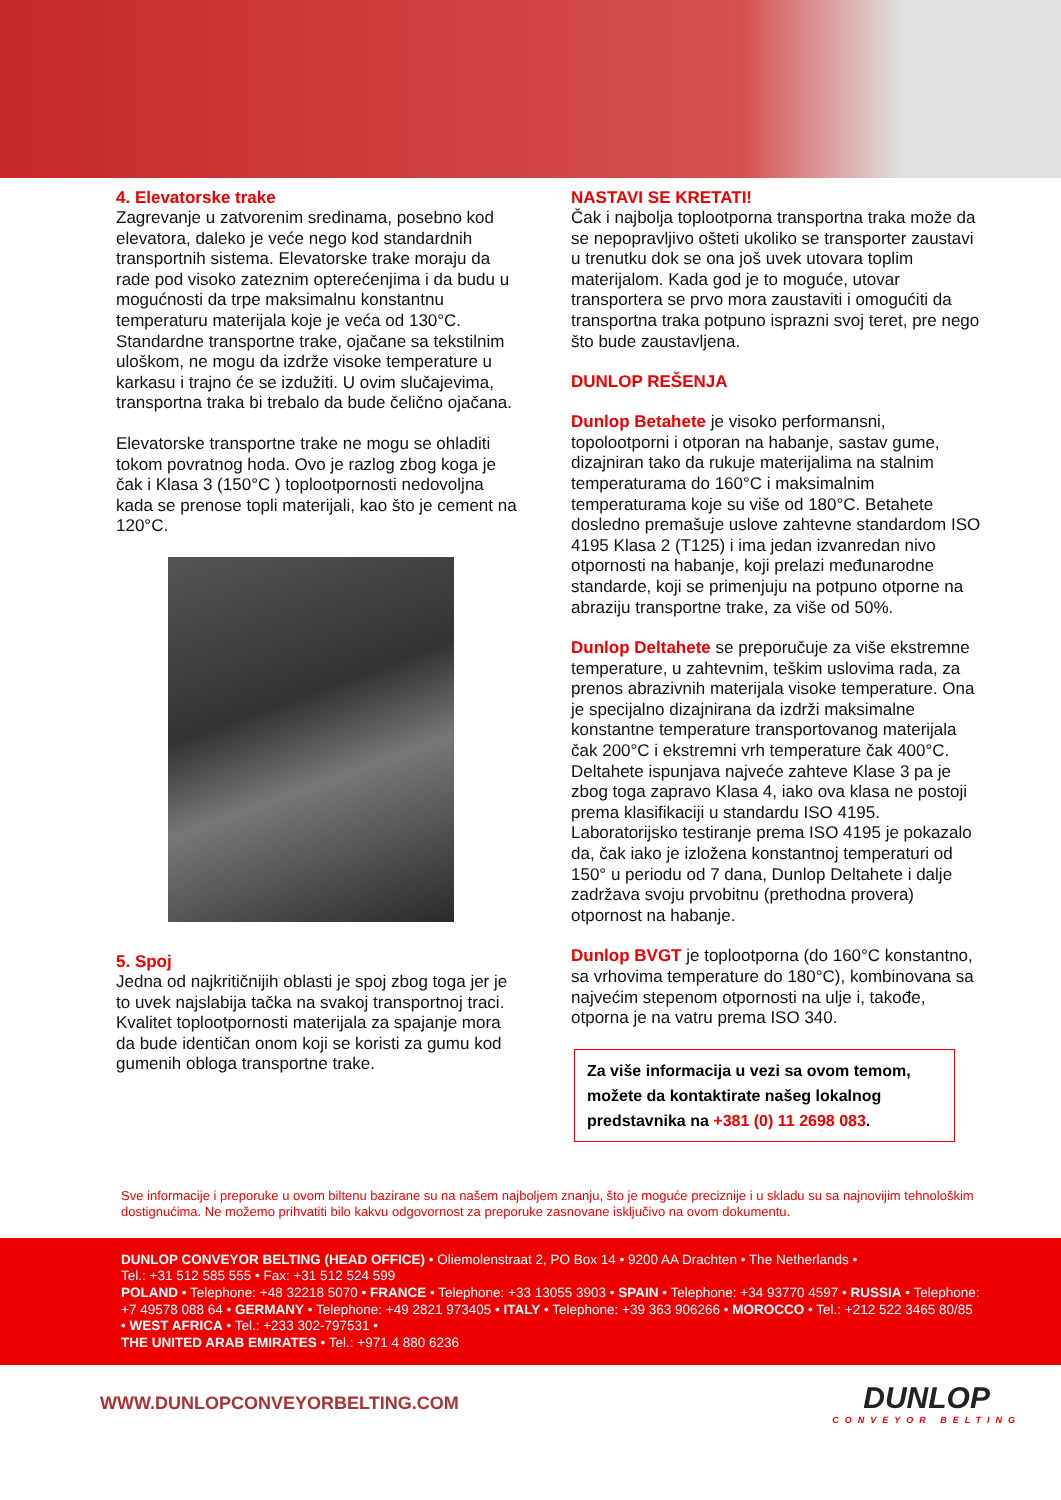4. Elevatorske trake
Zagrevanje u zatvorenim sredinama, posebno kod elevatora, daleko je veće nego kod standardnih transportnih sistema. Elevatorske trake moraju da rade pod visoko zateznim opterećenjima i da budu u mogućnosti da trpe maksimalnu konstantnu temperaturu materijala koje je veća od 130°C. Standardne transportne trake, ojačane sa tekstilnim uloškom, ne mogu da izdrže visoke temperature u karkasu i trajno će se izdužiti. U ovim slučajevima, transportna traka bi trebalo da bude čelično ojačana.
Elevatorske transportne trake ne mogu se ohladiti tokom povratnog hoda. Ovo je razlog zbog koga je čak i Klasa 3 (150°C ) toplootpornosti nedovoljna kada se prenose topli materijali, kao što je cement na 120°C.
5. Spoj
Jedna od najkritičnijih oblasti je spoj zbog toga jer je to uvek najslabija tačka na svakoj transportnoj traci. Kvalitet toplootpornosti materijala za spajanje mora da bude identičan onom koji se koristi za gumu kod gumenih obloga transportne trake.
NASTAVI SE KRETATI!
Čak i najbolja toplootporna transportna traka može da se nepopravljivo ošteti ukoliko se transporter zaustavi u trenutku dok se ona još uvek utovara toplim materijalom. Kada god je to moguće, utovar transportera se prvo mora zaustaviti i omogućiti da transportna traka potpuno isprazni svoj teret, pre nego što bude zaustavljena.
DUNLOP REŠENJA
Dunlop Betahete je visoko performansni, topolootporni i otporan na habanje, sastav gume, dizajniran tako da rukuje materijalima na stalnim temperaturama do 160°C i maksimalnim temperaturama koje su više od 180°C. Betahete dosledno premašuje uslove zahtevne standardom ISO 4195 Klasa 2 (T125) i ima jedan izvanredan nivo otpornosti na habanje, koji prelazi međunarodne standarde, koji se primenjuju na potpuno otporne na abraziju transportne trake, za više od 50%.
Dunlop Deltahete se preporučuje za više ekstremne temperature, u zahtevnim, teškim uslovima rada, za prenos abrazivnih materijala visoke temperature. Ona je specijalno dizajnirana da izdrži maksimalne konstantne temperature transportovanog materijala čak 200°C i ekstremni vrh temperature čak 400°C. Deltahete ispunjava najveće zahteve Klase 3 pa je zbog toga zapravo Klasa 4, iako ova klasa ne postoji prema klasifikaciji u standardu ISO 4195. Laboratorijsko testiranje prema ISO 4195 je pokazalo da, čak iako je izložena konstantnoj temperaturi od 150° u periodu od 7 dana, Dunlop Deltahete i dalje zadržava svoju prvobitnu (prethodna provera) otpornost na habanje.
Dunlop BVGT je toplootporna (do 160°C konstantno, sa vrhovima temperature do 180°C), kombinovana sa najvećim stepenom otpornosti na ulje i, takođe, otporna je na vatru prema ISO 340.
Za više informacija u vezi sa ovom temom, možete da kontaktirate našeg lokalnog predstavnika na +381 (0) 11 2698 083.
Sve informacije i preporuke u ovom biltenu bazirane su na našem najboljem znanju, što je moguće preciznije i u skladu su sa najnovijim tehnološkim dostignućima. Ne možemo prihvatiti bilo kakvu odgovornost za preporuke zasnovane isključivo na ovom dokumentu.
DUNLOP CONVEYOR BELTING (HEAD OFFICE) • Oliemolenstraat 2, PO Box 14 • 9200 AA Drachten • The Netherlands •
Tel.: +31 512 585 555 • Fax: +31 512 524 599
POLAND • Telephone: +48 32218 5070 • FRANCE • Telephone: +33 13055 3903 • SPAIN • Telephone: +34 93770 4597 • RUSSIA • Telephone: +7 49578 088 64 • GERMANY • Telephone: +49 2821 973405 • ITALY • Telephone: +39 363 906266 • MOROCCO • Tel.: +212 522 3465 80/85 • WEST AFRICA • Tel.: +233 302-797531 •
THE UNITED ARAB EMIRATES • Tel.: +971 4 880 6236
WWW.DUNLOPCONVEYORBELTING.COM
DUNLOP
CONVEYOR BELTING